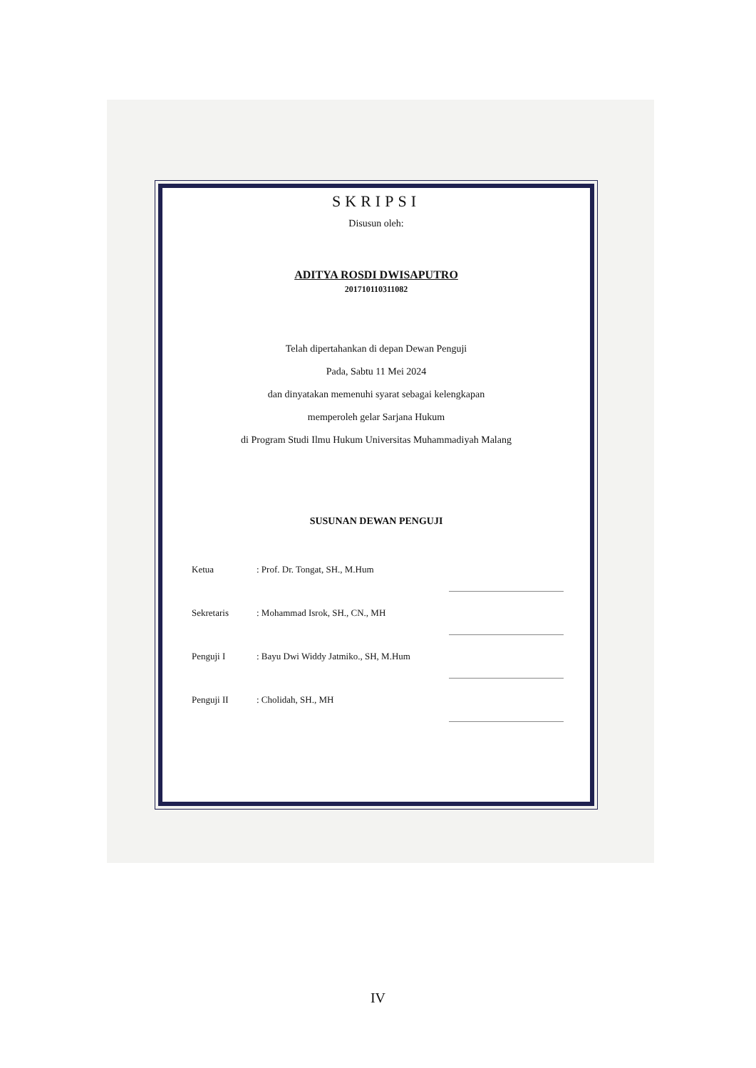SKRIPSI
Disusun oleh:
ADITYA ROSDI DWISAPUTRO
201710110311082
Telah dipertahankan di depan Dewan Penguji
Pada, Sabtu 11 Mei 2024
dan dinyatakan memenuhi syarat sebagai kelengkapan
memperoleh gelar Sarjana Hukum
di Program Studi Ilmu Hukum Universitas Muhammadiyah Malang
SUSUNAN DEWAN PENGUJI
| Ketua | : Prof. Dr. Tongat, SH., M.Hum | |
| Sekretaris | : Mohammad Isrok, SH., CN., MH | |
| Penguji I | : Bayu Dwi Widdy Jatmiko., SH, M.Hum | |
| Penguji II | : Cholidah, SH., MH | |
IV